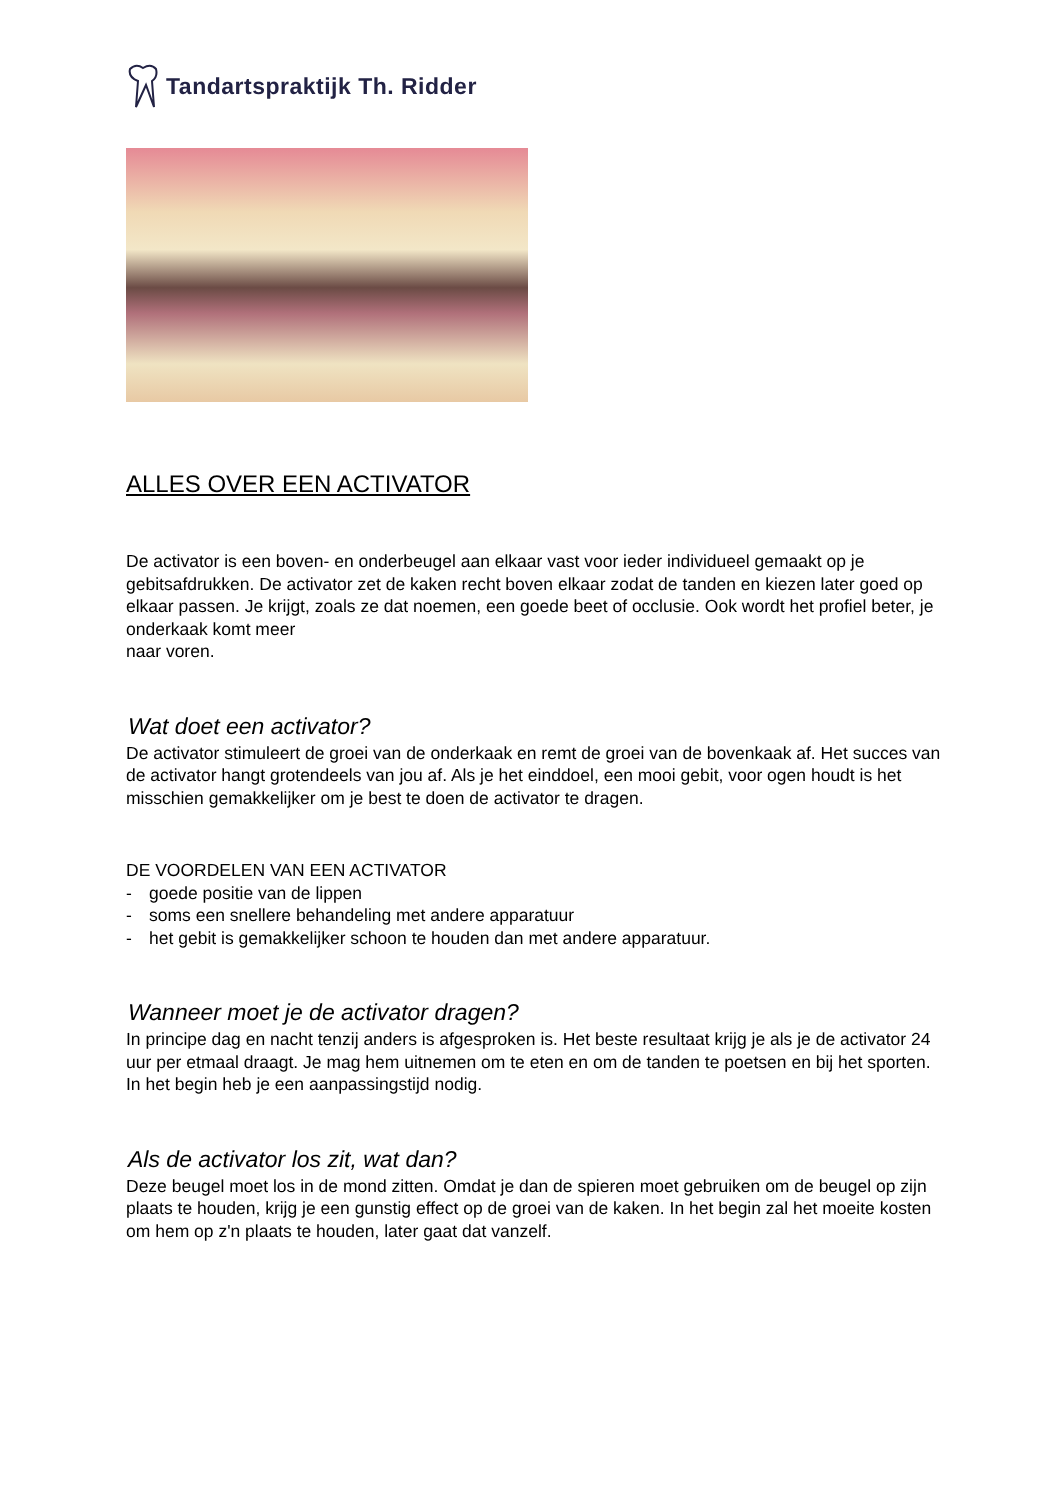Tandartspraktijk Th. Ridder
ALLES OVER EEN ACTIVATOR
De activator is een boven- en onderbeugel aan elkaar vast voor ieder individueel gemaakt op je gebitsafdrukken. De activator zet de kaken recht boven elkaar zodat de tanden en kiezen later goed op elkaar passen. Je krijgt, zoals ze dat noemen, een goede beet of occlusie. Ook wordt het profiel beter, je onderkaak komt meer
naar voren.
Wat doet een activator?
De activator stimuleert de groei van de onderkaak en remt de groei van de bovenkaak af. Het succes van de activator hangt grotendeels van jou af. Als je het einddoel, een mooi gebit, voor ogen houdt is het misschien gemakkelijker om je best te doen de activator te dragen.
DE VOORDELEN VAN EEN ACTIVATOR
- goede positie van de lippen
- soms een snellere behandeling met andere apparatuur
- het gebit is gemakkelijker schoon te houden dan met andere apparatuur.
Wanneer moet je de activator dragen?
In principe dag en nacht tenzij anders is afgesproken is. Het beste resultaat krijg je als je de activator 24 uur per etmaal draagt. Je mag hem uitnemen om te eten en om de tanden te poetsen en bij het sporten. In het begin heb je een aanpassingstijd nodig.
Als de activator los zit, wat dan?
Deze beugel moet los in de mond zitten. Omdat je dan de spieren moet gebruiken om de beugel op zijn plaats te houden, krijg je een gunstig effect op de groei van de kaken. In het begin zal het moeite kosten om hem op z'n plaats te houden, later gaat dat vanzelf.